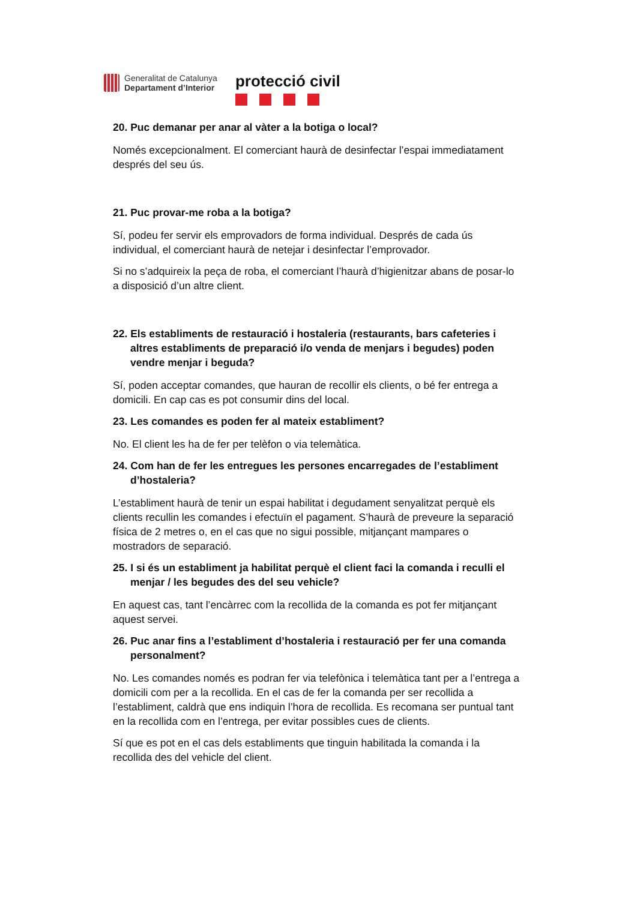Generalitat de Catalunya
Departament d’Interior
protecció civil
20. Puc demanar per anar al vàter a la botiga o local?
Només excepcionalment. El comerciant haurà de desinfectar l’espai immediatament després del seu ús.
21. Puc provar-me roba a la botiga?
Sí, podeu fer servir els emprovadors de forma individual. Després de cada ús individual, el comerciant haurà de netejar i desinfectar l’emprovador.
Si no s’adquireix la peça de roba, el comerciant l’haurà d’higienitzar abans de posar-lo a disposició d’un altre client.
22. Els establiments de restauració i hostaleria (restaurants, bars cafeteries i altres establiments de preparació i/o venda de menjars i begudes) poden vendre menjar i beguda?
Sí, poden acceptar comandes, que hauran de recollir els clients, o bé fer entrega a domicili. En cap cas es pot consumir dins del local.
23. Les comandes es poden fer al mateix establiment?
No. El client les ha de fer per telèfon o via telemàtica.
24. Com han de fer les entregues les persones encarregades de l’establiment d’hostaleria?
L’establiment haurà de tenir un espai habilitat i degudament senyalitzat perquè els clients recullin les comandes i efectuïn el pagament. S’haurà de preveure la separació física de 2 metres o, en el cas que no sigui possible, mitjançant mampares o mostradors de separació.
25. I si és un establiment ja habilitat perquè el client faci la comanda i reculli el menjar / les begudes des del seu vehicle?
En aquest cas, tant l’encàrrec com la recollida de la comanda es pot fer mitjançant aquest servei.
26. Puc anar fins a l’establiment d’hostaleria i restauració per fer una comanda personalment?
No. Les comandes només es podran fer via telefònica i telemàtica tant per a l’entrega a domicili com per a la recollida. En el cas de fer la comanda per ser recollida a l’establiment, caldrà que ens indiquin l’hora de recollida. Es recomana ser puntual tant en la recollida com en l’entrega, per evitar possibles cues de clients.
Sí que es pot en el cas dels establiments que tinguin habilitada la comanda i la recollida des del vehicle del client.